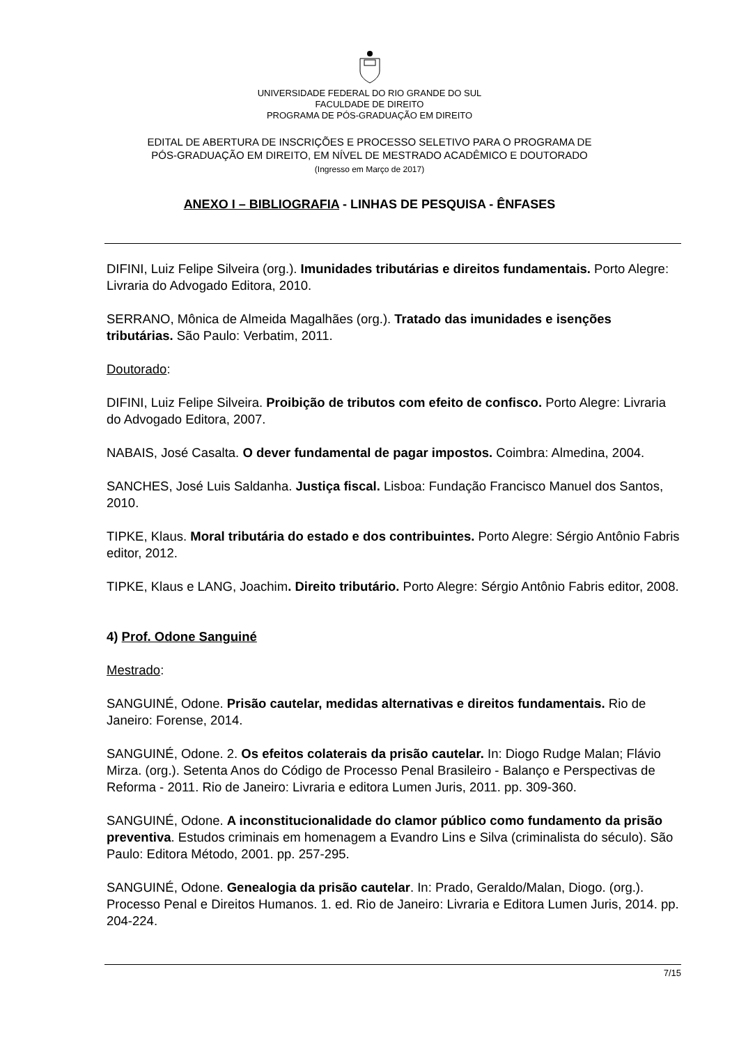UNIVERSIDADE FEDERAL DO RIO GRANDE DO SUL
FACULDADE DE DIREITO
PROGRAMA DE PÓS-GRADUAÇÃO EM DIREITO
EDITAL DE ABERTURA DE INSCRIÇÕES E PROCESSO SELETIVO PARA O PROGRAMA DE
PÓS-GRADUAÇÃO EM DIREITO, EM NÍVEL DE MESTRADO ACADÊMICO E DOUTORADO
(Ingresso em Março de 2017)
ANEXO I – BIBLIOGRAFIA - LINHAS DE PESQUISA - ÊNFASES
DIFINI, Luiz Felipe Silveira (org.). Imunidades tributárias e direitos fundamentais. Porto Alegre: Livraria do Advogado Editora, 2010.
SERRANO, Mônica de Almeida Magalhães (org.). Tratado das imunidades e isenções tributárias. São Paulo: Verbatim, 2011.
Doutorado:
DIFINI, Luiz Felipe Silveira. Proibição de tributos com efeito de confisco. Porto Alegre: Livraria do Advogado Editora, 2007.
NABAIS, José Casalta. O dever fundamental de pagar impostos. Coimbra: Almedina, 2004.
SANCHES, José Luis Saldanha. Justiça fiscal. Lisboa: Fundação Francisco Manuel dos Santos, 2010.
TIPKE, Klaus. Moral tributária do estado e dos contribuintes. Porto Alegre: Sérgio Antônio Fabris editor, 2012.
TIPKE, Klaus e LANG, Joachim. Direito tributário. Porto Alegre: Sérgio Antônio Fabris editor, 2008.
4) Prof. Odone Sanguiné
Mestrado:
SANGUINÉ, Odone. Prisão cautelar, medidas alternativas e direitos fundamentais. Rio de Janeiro: Forense, 2014.
SANGUINÉ, Odone. 2. Os efeitos colaterais da prisão cautelar. In: Diogo Rudge Malan; Flávio Mirza. (org.). Setenta Anos do Código de Processo Penal Brasileiro - Balanço e Perspectivas de Reforma - 2011. Rio de Janeiro: Livraria e editora Lumen Juris, 2011. pp. 309-360.
SANGUINÉ, Odone. A inconstitucionalidade do clamor público como fundamento da prisão preventiva. Estudos criminais em homenagem a Evandro Lins e Silva (criminalista do século). São Paulo: Editora Método, 2001. pp. 257-295.
SANGUINÉ, Odone. Genealogia da prisão cautelar. In: Prado, Geraldo/Malan, Diogo. (org.). Processo Penal e Direitos Humanos. 1. ed. Rio de Janeiro: Livraria e Editora Lumen Juris, 2014. pp. 204-224.
7/15